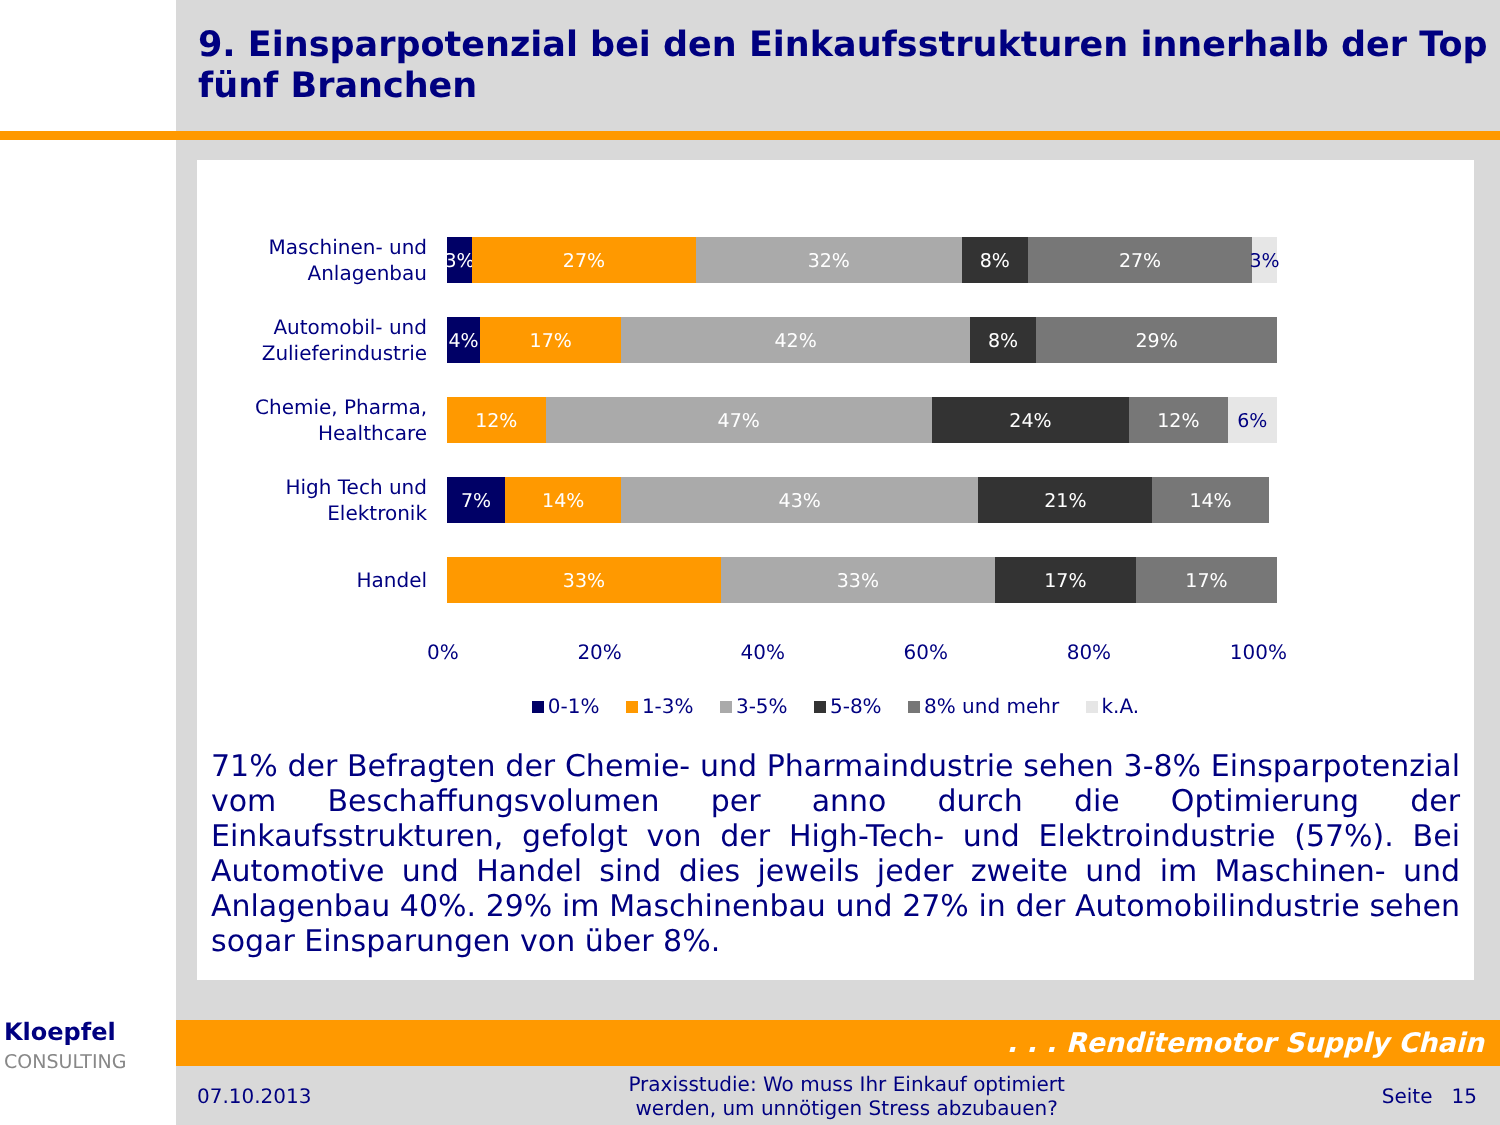9. Einsparpotenzial bei den Einkaufsstrukturen innerhalb der Top fünf Branchen
Maschinen- und Anlagenbau
3% 27% 32% 8% 27% 3%
Automobil- und Zulieferindustrie
4% 17% 42% 8% 29%
Chemie, Pharma, Healthcare
12% 47% 24% 12% 6%
High Tech und Elektronik
7% 14% 43% 21% 14%
Handel
33% 33% 17% 17%
0% 20% 40% 60% 80% 100%
0-1% 1-3% 3-5% 5-8% 8% und mehr k.A.
71% der Befragten der Chemie- und Pharmaindustrie sehen 3-8% Einsparpotenzial vom Beschaffungsvolumen per anno durch die Optimierung der Einkaufsstrukturen, gefolgt von der High-Tech- und Elektroindustrie (57%). Bei Automotive und Handel sind dies jeweils jeder zweite und im Maschinen- und Anlagenbau 40%. 29% im Maschinenbau und 27% in der Automobilindustrie sehen sogar Einsparungen von über 8%.
Kloepfel
CONSULTING
. . . Renditemotor Supply Chain
07.10.2013 Praxisstudie: Wo muss Ihr Einkauf optimiert
werden, um unnötigen Stress abzubauen? Seite 15